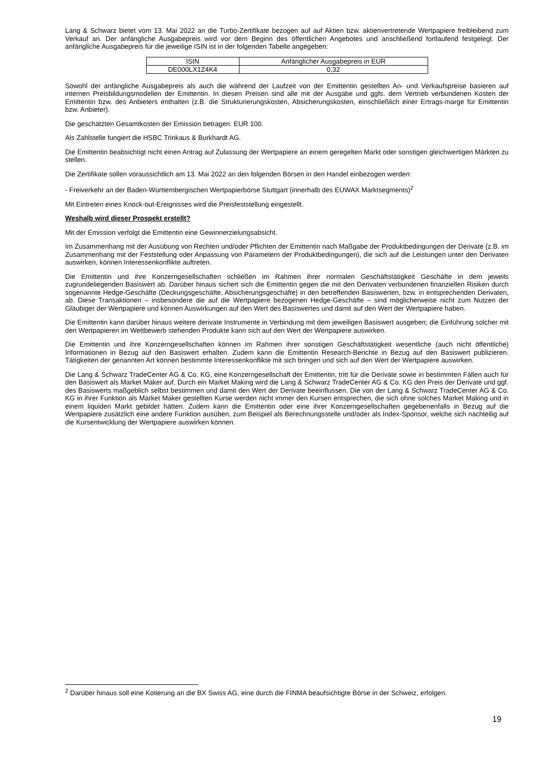Lang & Schwarz bietet vom 13. Mai 2022 an die Turbo-Zertifikate bezogen auf auf Aktien bzw. aktienvertretende Wertpapiere freibleibend zum Verkauf an. Der anfängliche Ausgabepreis wird vor dem Beginn des öffentlichen Angebotes und anschließend fortlaufend festgelegt. Der anfängliche Ausgabepreis für die jeweilige ISIN ist in der folgenden Tabelle angegeben:
| ISIN | Anfänglicher Ausgabepreis in EUR |
| DE000LX1Z4K4 | 0,32 |
Sowohl der anfängliche Ausgabepreis als auch die während der Laufzeit von der Emittentin gestellten An- und Verkaufspreise basieren auf internen Preisbildungsmodellen der Emittentin. In diesen Preisen sind alle mit der Ausgabe und ggfs. dem Vertrieb verbundenen Kosten der Emittentin bzw. des Anbieters enthalten (z.B. die Strukturierungskosten, Absicherungskosten, einschließlich einer Ertrags-marge für Emittentin bzw. Anbieter).
Die geschätzten Gesamtkosten der Emission betragen: EUR 100.
Als Zahlstelle fungiert die HSBC Trinkaus & Burkhardt AG.
Die Emittentin beabsichtigt nicht einen Antrag auf Zulassung der Wertpapiere an einem geregelten Markt oder sonstigen gleichwertigen Märkten zu stellen.
Die Zertifikate sollen voraussichtlich am 13. Mai 2022 an den folgenden Börsen in den Handel einbezogen werden:
- Freiverkehr an der Baden-Württembergischen Wertpapierbörse Stuttgart (innerhalb des EUWAX Marktsegments)<sup>2</sup>
Mit Eintreten eines Knock-out-Ereignisses wird die Preisfeststellung eingestellt.
Weshalb wird dieser Prospekt erstellt?
Mit der Emission verfolgt die Emittentin eine Gewinnerzielungsabsicht.
Im Zusammenhang mit der Ausübung von Rechten und/oder Pflichten der Emittentin nach Maßgabe der Produktbedingungen der Derivate (z.B. im Zusammenhang mit der Feststellung oder Anpassung von Parametern der Produktbedingungen), die sich auf die Leistungen unter den Derivaten auswirken, können Interessenkonflikte auftreten.
Die Emittentin und ihre Konzerngesellschaften schließen im Rahmen ihrer normalen Geschäftstätigkeit Geschäfte in dem jeweils zugrundeliegenden Basiswert ab. Darüber hinaus sichert sich die Emittentin gegen die mit den Derivaten verbundenen finanziellen Risiken durch sogenannte Hedge-Geschäfte (Deckungsgeschäfte, Absicherungsgeschäfte) in den betreffenden Basiswerten, bzw. in entsprechenden Derivaten, ab. Diese Transaktionen – insbesondere die auf die Wertpapiere bezogenen Hedge-Geschäfte – sind möglicherweise nicht zum Nutzen der Gläubiger der Wertpapiere und können Auswirkungen auf den Wert des Basiswertes und damit auf den Wert der Wertpapiere haben.
Die Emittentin kann darüber hinaus weitere derivate Instrumente in Verbindung mit dem jeweiligen Basiswert ausgeben; die Einführung solcher mit den Wertpapieren im Wettbewerb stehenden Produkte kann sich auf den Wert der Wertpapiere auswirken.
Die Emittentin und ihre Konzerngesellschaften können im Rahmen ihrer sonstigen Geschäftstätigkeit wesentliche (auch nicht öffentliche) Informationen in Bezug auf den Basiswert erhalten. Zudem kann die Emittentin Research-Berichte in Bezug auf den Basiswert publizieren. Tätigkeiten der genannten Art können bestimmte Interessenkonflikte mit sich bringen und sich auf den Wert der Wertpapiere auswirken.
Die Lang & Schwarz TradeCenter AG & Co. KG, eine Konzerngesellschaft der Emittentin, tritt für die Derivate sowie in bestimmten Fällen auch für den Basiswert als Market Maker auf. Durch ein Market Making wird die Lang & Schwarz TradeCenter AG & Co. KG den Preis der Derivate und ggf. des Basiswerts maßgeblich selbst bestimmen und damit den Wert der Derivate beeinflussen. Die von der Lang & Schwarz TradeCenter AG & Co. KG in ihrer Funktion als Market Maker gestellten Kurse werden nicht immer den Kursen entsprechen, die sich ohne solches Market Making und in einem liquiden Markt gebildet hätten. Zudem kann die Emittentin oder eine ihrer Konzerngesellschaften gegebenenfalls in Bezug auf die Wertpapiere zusätzlich eine andere Funktion ausüben, zum Beispiel als Berechnungsstelle und/oder als Index-Sponsor, welche sich nachteilig auf die Kursentwicklung der Wertpapiere auswirken können.
<sup>2</sup> Darüber hinaus soll eine Kotierung an die BX Swiss AG, eine durch die FINMA beaufsichtigte Börse in der Schweiz, erfolgen.
19